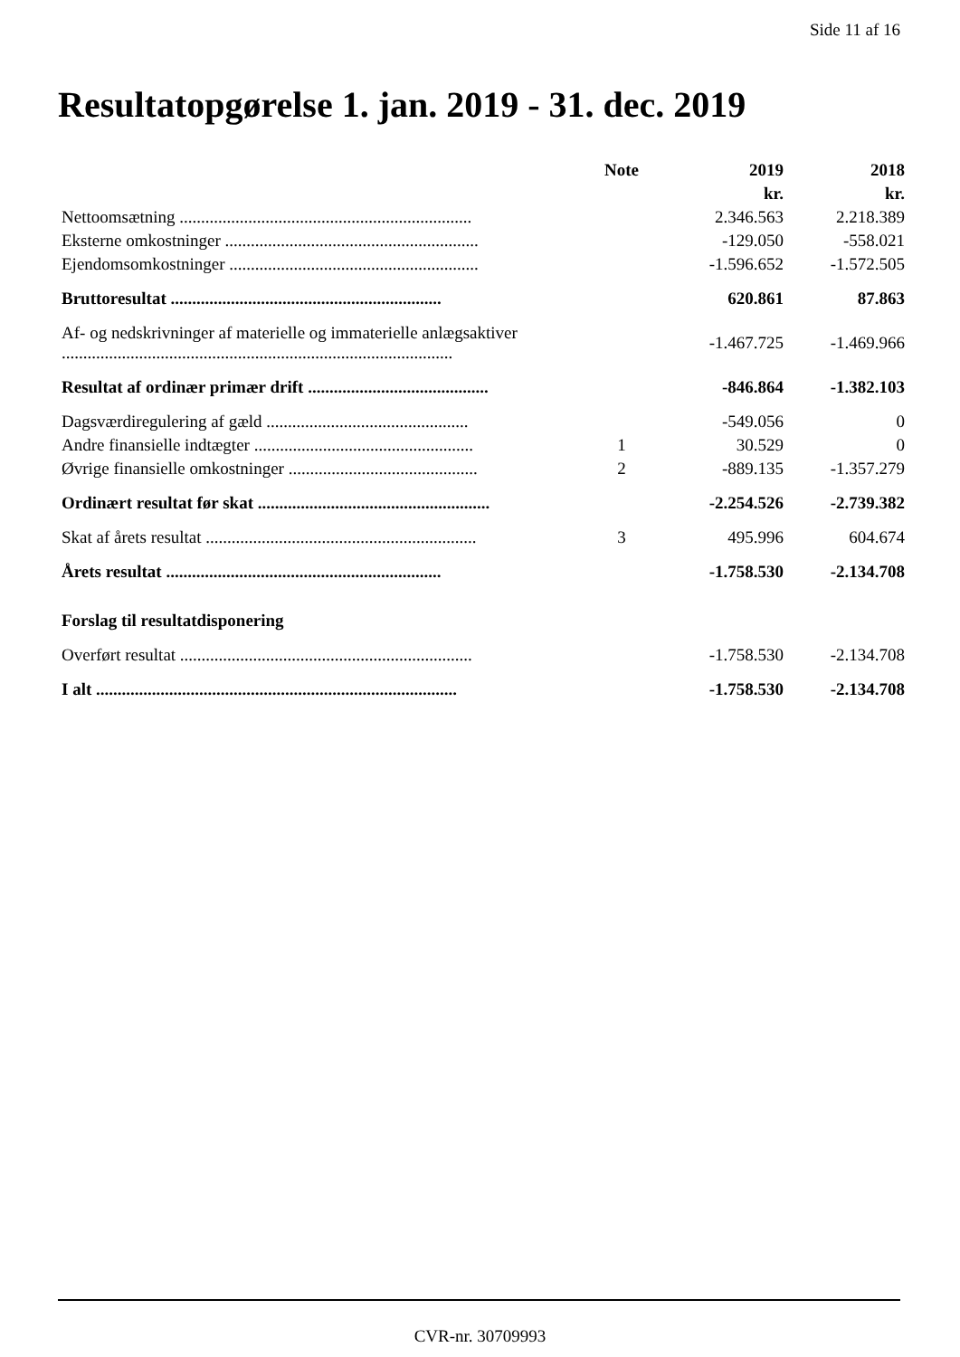Side 11 af 16
Resultatopgørelse 1. jan. 2019 - 31. dec. 2019
| | Note | 2019 | 2018 |
| --- | --- | --- | --- |
| | | kr. | kr. |
| Nettoomsætning .................................................................... | | 2.346.563 | 2.218.389 |
| Eksterne omkostninger ........................................................... | | -129.050 | -558.021 |
| Ejendomsomkostninger .......................................................... | | -1.596.652 | -1.572.505 |
| Bruttoresultat ............................................................... | | 620.861 | 87.863 |
| Af- og nedskrivninger af materielle og immaterielle anlægsaktiver ........................................................................................... | | -1.467.725 | -1.469.966 |
| Resultat af ordinær primær drift .......................................... | | -846.864 | -1.382.103 |
| Dagsværdiregulering af gæld ............................................... | | -549.056 | 0 |
| Andre finansielle indtægter ................................................... | 1 | 30.529 | 0 |
| Øvrige finansielle omkostninger ............................................ | 2 | -889.135 | -1.357.279 |
| Ordinært resultat før skat ...................................................... | | -2.254.526 | -2.739.382 |
| Skat af årets resultat ............................................................... | 3 | 495.996 | 604.674 |
| Årets resultat ................................................................ | | -1.758.530 | -2.134.708 |
| Forslag til resultatdisponering | | | |
| Overført resultat .................................................................... | | -1.758.530 | -2.134.708 |
| I alt .................................................................................... | | -1.758.530 | -2.134.708 |
CVR-nr. 30709993